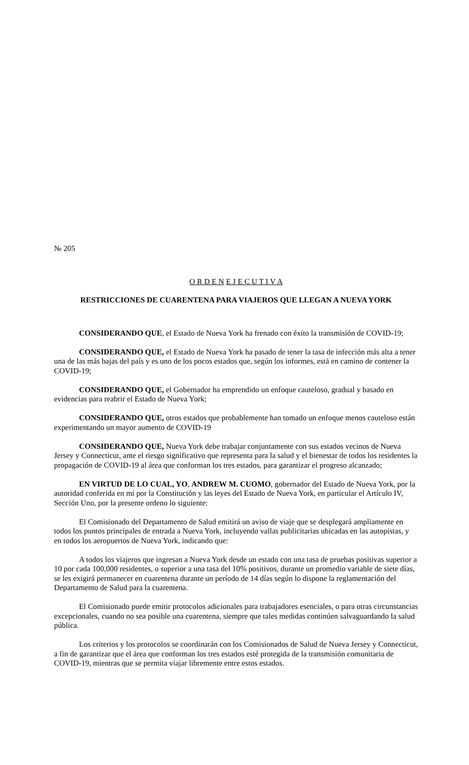№ 205
O R D E N E J E C U T I V A
RESTRICCIONES DE CUARENTENA PARA VIAJEROS QUE LLEGAN A NUEVA YORK
CONSIDERANDO QUE, el Estado de Nueva York ha frenado con éxito la transmisión de COVID-19;
CONSIDERANDO QUE, el Estado de Nueva York ha pasado de tener la tasa de infección más alta a tener una de las más bajas del país y es uno de los pocos estados que, según los informes, está en camino de contener la COVID-19;
CONSIDERANDO QUE, el Gobernador ha emprendido un enfoque cauteloso, gradual y basado en evidencias para reabrir el Estado de Nueva York;
CONSIDERANDO QUE, otros estados que probablemente han tomado un enfoque menos cauteloso están experimentando un mayor aumento de COVID-19
CONSIDERANDO QUE, Nueva York debe trabajar conjuntamente con sus estados vecinos de Nueva Jersey y Connecticut, ante el riesgo significativo que representa para la salud y el bienestar de todos los residentes la propagación de COVID-19 al área que conforman los tres estados, para garantizar el progreso alcanzado;
EN VIRTUD DE LO CUAL, YO, ANDREW M. CUOMO, gobernador del Estado de Nueva York, por la autoridad conferida en mí por la Constitución y las leyes del Estado de Nueva York, en particular el Artículo IV, Sección Uno, por la presente ordeno lo siguiente:
El Comisionado del Departamento de Salud emitirá un aviso de viaje que se desplegará ampliamente en todos los puntos principales de entrada a Nueva York, incluyendo vallas publicitarias ubicadas en las autopistas, y en todos los aeropuertos de Nueva York, indicando que:
A todos los viajeros que ingresan a Nueva York desde un estado con una tasa de pruebas positivas superior a 10 por cada 100,000 residentes, o superior a una tasa del 10% positivos, durante un promedio variable de siete días, se les exigirá permanecer en cuarentena durante un período de 14 días según lo dispone la reglamentación del Departamento de Salud para la cuarentena.
El Comisionado puede emitir protocolos adicionales para trabajadores esenciales, o para otras circunstancias excepcionales, cuando no sea posible una cuarentena, siempre que tales medidas continúen salvaguardando la salud pública.
Los criterios y los protocolos se coordinarán con los Comisionados de Salud de Nueva Jersey y Connecticut, a fin de garantizar que el área que conforman los tres estados esté protegida de la transmisión comunitaria de COVID-19, mientras que se permita viajar libremente entre estos estados.